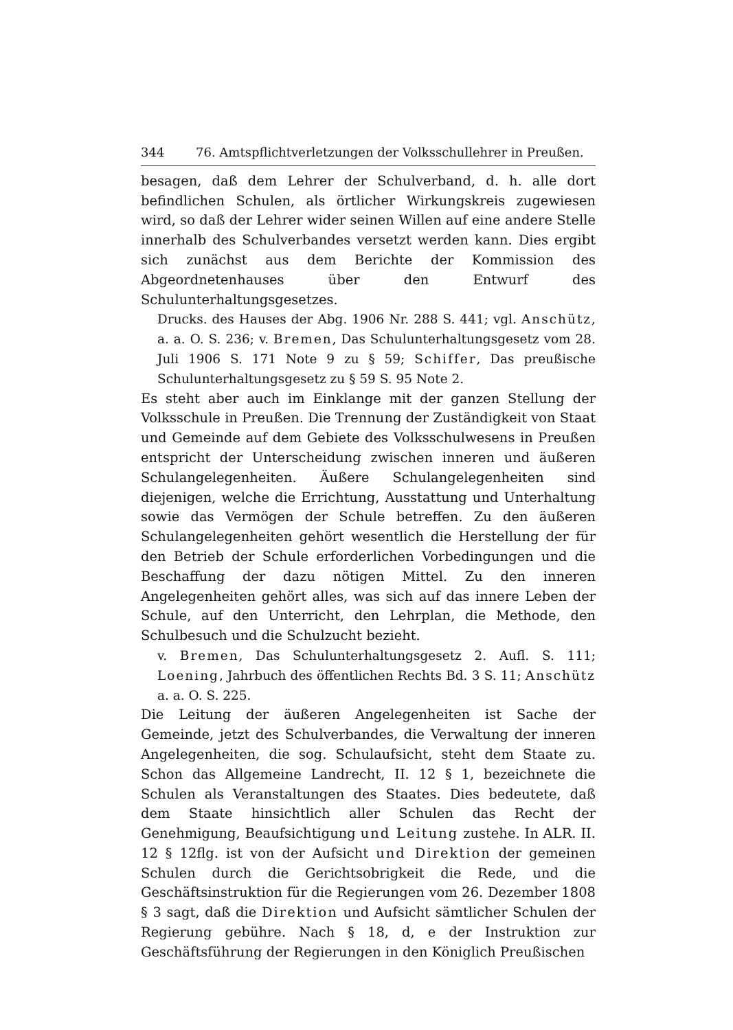344 76. Amtspflichtverletzungen der Volksschullehrer in Preußen.
besagen, daß dem Lehrer der Schulverband, d. h. alle dort befindlichen Schulen, als örtlicher Wirkungskreis zugewiesen wird, so daß der Lehrer wider seinen Willen auf eine andere Stelle innerhalb des Schulverbandes versetzt werden kann. Dies ergibt sich zunächst aus dem Berichte der Kommission des Abgeordnetenhauses über den Entwurf des Schulunterhaltungsgesetzes.
Drucks. des Hauses der Abg. 1906 Nr. 288 S. 441; vgl. Anschütz, a. a. O. S. 236; v. Bremen, Das Schulunterhaltungsgesetz vom 28. Juli 1906 S. 171 Note 9 zu § 59; Schiffer, Das preußische Schulunterhaltungsgesetz zu § 59 S. 95 Note 2.
Es steht aber auch im Einklange mit der ganzen Stellung der Volksschule in Preußen. Die Trennung der Zuständigkeit von Staat und Gemeinde auf dem Gebiete des Volksschulwesens in Preußen entspricht der Unterscheidung zwischen inneren und äußeren Schulangelegenheiten. Äußere Schulangelegenheiten sind diejenigen, welche die Errichtung, Ausstattung und Unterhaltung sowie das Vermögen der Schule betreffen. Zu den äußeren Schulangelegenheiten gehört wesentlich die Herstellung der für den Betrieb der Schule erforderlichen Vorbedingungen und die Beschaffung der dazu nötigen Mittel. Zu den inneren Angelegenheiten gehört alles, was sich auf das innere Leben der Schule, auf den Unterricht, den Lehrplan, die Methode, den Schulbesuch und die Schulzucht bezieht.
v. Bremen, Das Schulunterhaltungsgesetz 2. Aufl. S. 111; Loening, Jahrbuch des öffentlichen Rechts Bd. 3 S. 11; Anschütz a. a. O. S. 225.
Die Leitung der äußeren Angelegenheiten ist Sache der Gemeinde, jetzt des Schulverbandes, die Verwaltung der inneren Angelegenheiten, die sog. Schulaufsicht, steht dem Staate zu. Schon das Allgemeine Landrecht, II. 12 § 1, bezeichnete die Schulen als Veranstaltungen des Staates. Dies bedeutete, daß dem Staate hinsichtlich aller Schulen das Recht der Genehmigung, Beaufsichtigung und Leitung zustehe. In ALR. II. 12 § 12flg. ist von der Aufsicht und Direktion der gemeinen Schulen durch die Gerichtsobrigkeit die Rede, und die Geschäftsinstruktion für die Regierungen vom 26. Dezember 1808 § 3 sagt, daß die Direktion und Aufsicht sämtlicher Schulen der Regierung gebühre. Nach § 18, d, e der Instruktion zur Geschäftsführung der Regierungen in den Königlich Preußischen